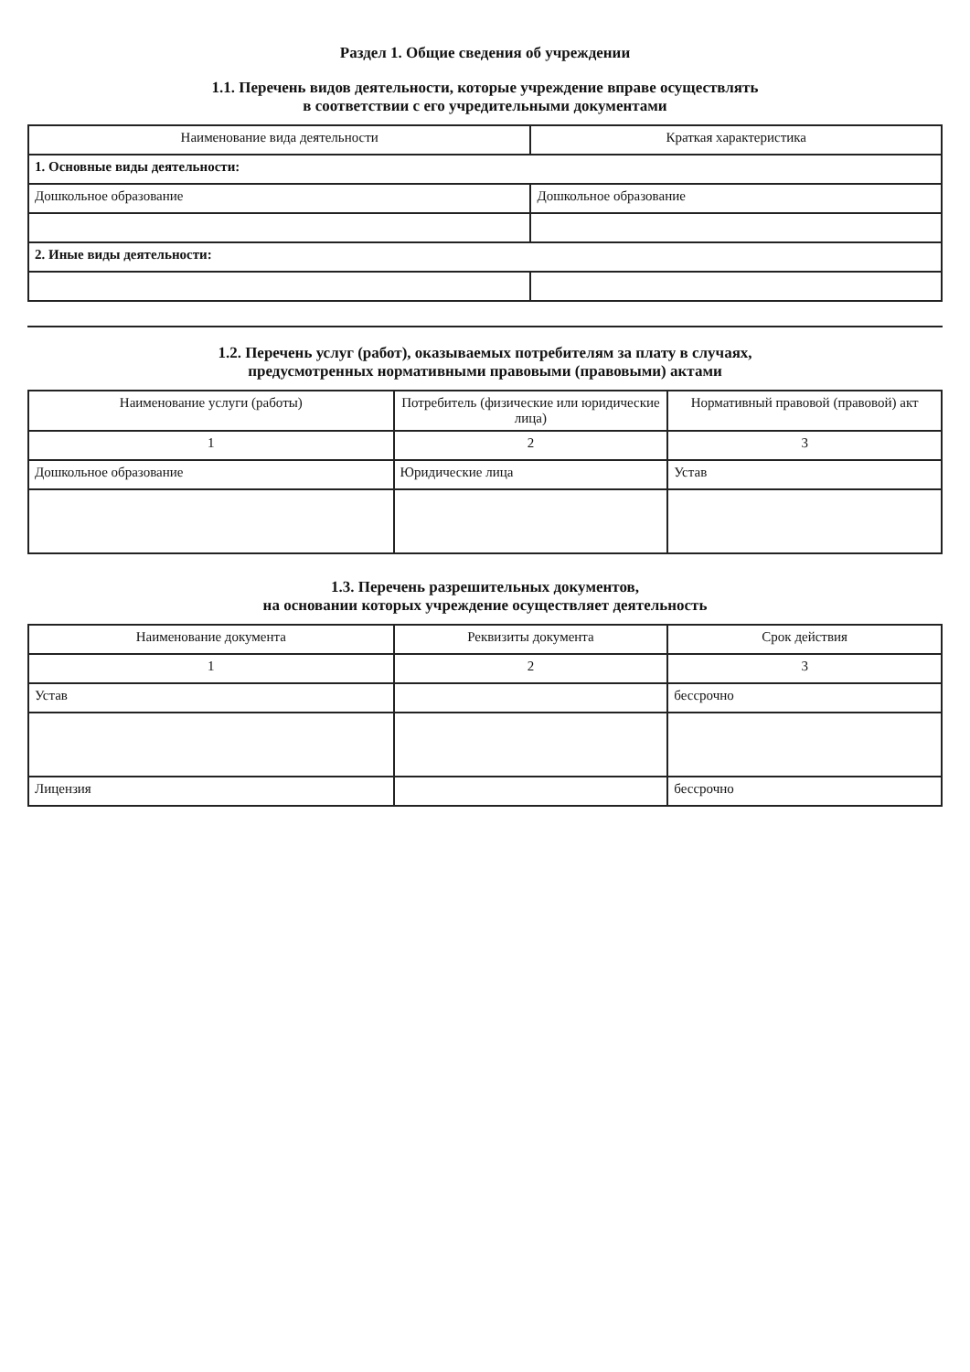Раздел 1. Общие сведения об учреждении
1.1. Перечень видов деятельности, которые учреждение вправе осуществлять
в соответствии с его учредительными документами
| Наименование вида деятельности | Краткая характеристика |
| --- | --- |
| 1. Основные виды деятельности: | |
| Дошкольное образование | Дошкольное образование |
| 2. Иные виды деятельности: | |
1.2. Перечень услуг (работ), оказываемых потребителям за плату в случаях,
предусмотренных нормативными правовыми (правовыми) актами
| Наименование услуги (работы) | Потребитель (физические или юридические лица) | Нормативный правовой (правовой) акт |
| --- | --- | --- |
| 1 | 2 | 3 |
| Дошкольное образование | Юридические лица | Устав |
1.3. Перечень разрешительных документов,
на основании которых учреждение осуществляет деятельность
| Наименование документа | Реквизиты документа | Срок действия |
| --- | --- | --- |
| 1 | 2 | 3 |
| Устав | | бессрочно |
| Лицензия | | бессрочно |